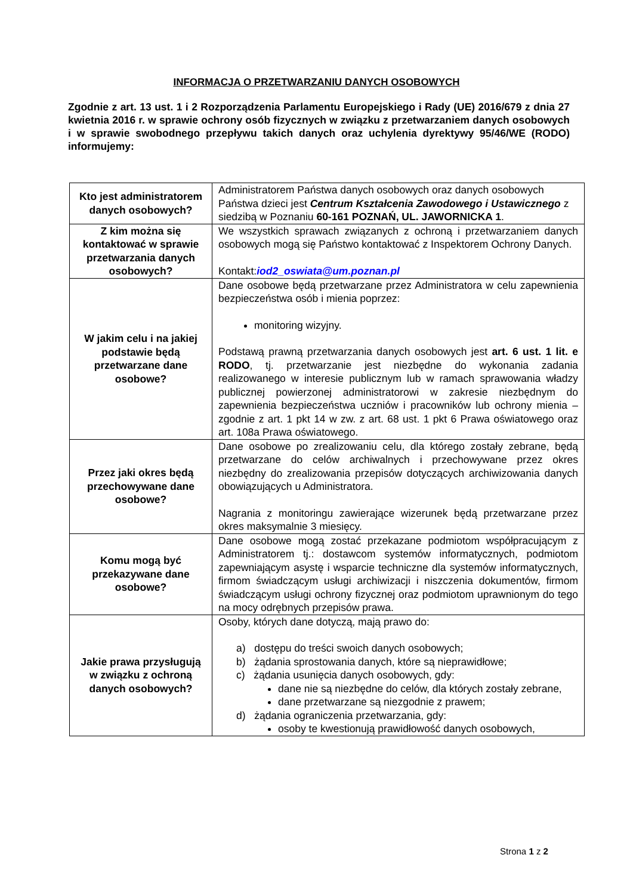INFORMACJA O PRZETWARZANIU DANYCH OSOBOWYCH
Zgodnie z art. 13 ust. 1 i 2 Rozporządzenia Parlamentu Europejskiego i Rady (UE) 2016/679 z dnia 27 kwietnia 2016 r. w sprawie ochrony osób fizycznych w związku z przetwarzaniem danych osobowych i w sprawie swobodnego przepływu takich danych oraz uchylenia dyrektywy 95/46/WE (RODO) informujemy:
| Kto jest administratorem danych osobowych? | Administratorem Państwa danych osobowych oraz danych osobowych Państwa dzieci jest Centrum Kształcenia Zawodowego i Ustawicznego z siedzibą w Poznaniu 60-161 POZNAŃ, UL. JAWORNICKA 1 . |
| Z kim można się kontaktować w sprawie przetwarzania danych osobowych? | We wszystkich sprawach związanych z ochroną i przetwarzaniem danych osobowych mogą się Państwo kontaktować z Inspektorem Ochrony Danych. Kontakt: iod2_oswiata@um.poznan.pl |
| W jakim celu i na jakiej podstawie będą przetwarzane dane osobowe? | Dane osobowe będą przetwarzane przez Administratora w celu zapewnienia bezpieczeństwa osób i mienia poprzez: monitoring wizyjny. Podstawą prawną przetwarzania danych osobowych jest art. 6 ust. 1 lit. e RODO , tj. przetwarzanie jest niezbędne do wykonania zadania realizowanego w interesie publicznym lub w ramach sprawowania władzy publicznej powierzonej administratorowi w zakresie niezbędnym do zapewnienia bezpieczeństwa uczniów i pracowników lub ochrony mienia – zgodnie z art. 1 pkt 14 w zw. z art. 68 ust. 1 pkt 6 Prawa oświatowego oraz art. 108a Prawa oświatowego. |
| Przez jaki okres będą przechowywane dane osobowe? | Dane osobowe po zrealizowaniu celu, dla którego zostały zebrane, będą przetwarzane do celów archiwalnych i przechowywane przez okres niezbędny do zrealizowania przepisów dotyczących archiwizowania danych obowiązujących u Administratora. Nagrania z monitoringu zawierające wizerunek będą przetwarzane przez okres maksymalnie 3 miesięcy. |
| Komu mogą być przekazywane dane osobowe? | Dane osobowe mogą zostać przekazane podmiotom współpracującym z Administratorem tj.: dostawcom systemów informatycznych, podmiotom zapewniającym asystę i wsparcie techniczne dla systemów informatycznych, firmom świadczącym usługi archiwizacji i niszczenia dokumentów, firmom świadczącym usługi ochrony fizycznej oraz podmiotom uprawnionym do tego na mocy odrębnych przepisów prawa. |
| Jakie prawa przysługują w związku z ochroną danych osobowych? | Osoby, których dane dotyczą, mają prawo do: a) dostępu do treści swoich danych osobowych; b) żądania sprostowania danych, które są nieprawidłowe; c) żądania usunięcia danych osobowych, gdy: dane nie są niezbędne do celów, dla których zostały zebrane, dane przetwarzane są niezgodnie z prawem; d) żądania ograniczenia przetwarzania, gdy: osoby te kwestionują prawidłowość danych osobowych, |
Strona 1 z 2